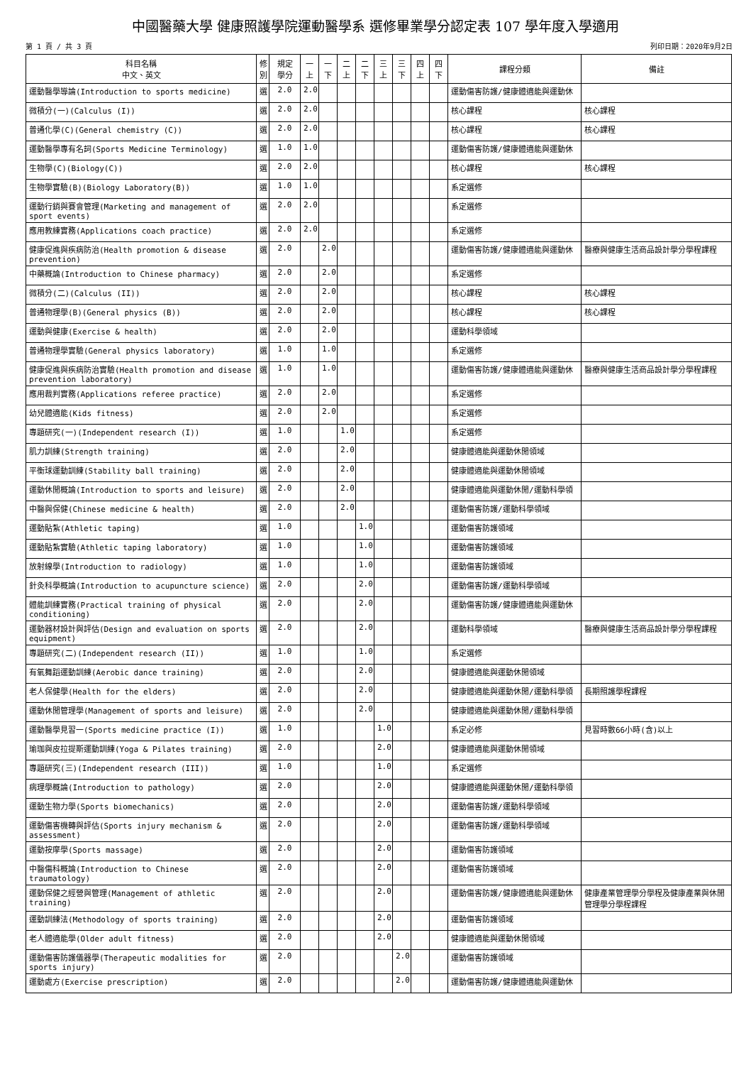中國醫藥大學 健康照護學院運動醫學系 選修畢業學分認定表 107 學年度入學適用
第 1 頁 / 共 3 頁 列印日期：2020年9月2日
| 科目名稱 中文、英文 | 修 別 | 規定 學分 | 一 上 | 一 下 | 二 上 | 二 下 | 三 上 | 三 下 | 四 上 | 四 下 | 課程分類 | 備註 |
| --- | --- | --- | --- | --- | --- | --- | --- | --- | --- | --- | --- | --- |
| 運動醫學導論(Introduction to sports medicine) | 選 | 2.0 | 2.0 | | | | | | | | 運動傷害防護/健康體適能與運動休 | |
| 微積分(一)(Calculus (I)) | 選 | 2.0 | 2.0 | | | | | | | | 核心課程 | 核心課程 |
| 普通化學(C)(General chemistry (C)) | 選 | 2.0 | 2.0 | | | | | | | | 核心課程 | 核心課程 |
| 運動醫學專有名詞(Sports Medicine Terminology) | 選 | 1.0 | 1.0 | | | | | | | | 運動傷害防護/健康體適能與運動休 | |
| 生物學(C)(Biology(C)) | 選 | 2.0 | 2.0 | | | | | | | | 核心課程 | 核心課程 |
| 生物學實驗(B)(Biology Laboratory(B)) | 選 | 1.0 | 1.0 | | | | | | | | 系定選修 | |
| 運動行銷與賽會管理(Marketing and management of sport events) | 選 | 2.0 | 2.0 | | | | | | | | 系定選修 | |
| 應用教練實務(Applications coach practice) | 選 | 2.0 | 2.0 | | | | | | | | 系定選修 | |
| 健康促進與疾病防治(Health promotion & disease prevention) | 選 | 2.0 | | 2.0 | | | | | | | 運動傷害防護/健康體適能與運動休 | 醫療與健康生活商品設計學分學程課程 |
| 中藥概論(Introduction to Chinese pharmacy) | 選 | 2.0 | | 2.0 | | | | | | | 系定選修 | |
| 微積分(二)(Calculus (II)) | 選 | 2.0 | | 2.0 | | | | | | | 核心課程 | 核心課程 |
| 普通物理學(B)(General physics (B)) | 選 | 2.0 | | 2.0 | | | | | | | 核心課程 | 核心課程 |
| 運動與健康(Exercise & health) | 選 | 2.0 | | 2.0 | | | | | | | 運動科學領域 | |
| 普通物理學實驗(General physics laboratory) | 選 | 1.0 | | 1.0 | | | | | | | 系定選修 | |
| 健康促進與疾病防治實驗(Health promotion and disease prevention laboratory) | 選 | 1.0 | | 1.0 | | | | | | | 運動傷害防護/健康體適能與運動休 | 醫療與健康生活商品設計學分學程課程 |
| 應用裁判實務(Applications referee practice) | 選 | 2.0 | | 2.0 | | | | | | | 系定選修 | |
| 幼兒體適能(Kids fitness) | 選 | 2.0 | | 2.0 | | | | | | | 系定選修 | |
| 專題研究(一)(Independent research (I)) | 選 | 1.0 | | | 1.0 | | | | | | 系定選修 | |
| 肌力訓練(Strength training) | 選 | 2.0 | | | 2.0 | | | | | | 健康體適能與運動休閒領域 | |
| 平衡球運動訓練(Stability ball training) | 選 | 2.0 | | | 2.0 | | | | | | 健康體適能與運動休閒領域 | |
| 運動休閒概論(Introduction to sports and leisure) | 選 | 2.0 | | | 2.0 | | | | | | 健康體適能與運動休閒/運動科學領 | |
| 中醫與保健(Chinese medicine & health) | 選 | 2.0 | | | 2.0 | | | | | | 運動傷害防護/運動科學領域 | |
| 運動貼紮(Athletic taping) | 選 | 1.0 | | | | 1.0 | | | | | 運動傷害防護領域 | |
| 運動貼紮實驗(Athletic taping laboratory) | 選 | 1.0 | | | | 1.0 | | | | | 運動傷害防護領域 | |
| 放射線學(Introduction to radiology) | 選 | 1.0 | | | | 1.0 | | | | | 運動傷害防護領域 | |
| 針灸科學概論(Introduction to acupuncture science) | 選 | 2.0 | | | | 2.0 | | | | | 運動傷害防護/運動科學領域 | |
| 體能訓練實務(Practical training of physical conditioning) | 選 | 2.0 | | | | 2.0 | | | | | 運動傷害防護/健康體適能與運動休 | |
| 運動器材設計與評估(Design and evaluation on sports equipment) | 選 | 2.0 | | | | 2.0 | | | | | 運動科學領域 | 醫療與健康生活商品設計學分學程課程 |
| 專題研究(二)(Independent research (II)) | 選 | 1.0 | | | | 1.0 | | | | | 系定選修 | |
| 有氧舞蹈運動訓練(Aerobic dance training) | 選 | 2.0 | | | | 2.0 | | | | | 健康體適能與運動休閒領域 | |
| 老人保健學(Health for the elders) | 選 | 2.0 | | | | 2.0 | | | | | 健康體適能與運動休閒/運動科學領 | 長期照護學程課程 |
| 運動休閒管理學(Management of sports and leisure) | 選 | 2.0 | | | | 2.0 | | | | | 健康體適能與運動休閒/運動科學領 | |
| 運動醫學見習一(Sports medicine practice (I)) | 選 | 1.0 | | | | | 1.0 | | | | 系定必修 | 見習時數66小時(含)以上 |
| 瑜珈與皮拉提斯運動訓練(Yoga & Pilates training) | 選 | 2.0 | | | | | 2.0 | | | | 健康體適能與運動休閒領域 | |
| 專題研究(三)(Independent research (III)) | 選 | 1.0 | | | | | 1.0 | | | | 系定選修 | |
| 病理學概論(Introduction to pathology) | 選 | 2.0 | | | | | 2.0 | | | | 健康體適能與運動休閒/運動科學領 | |
| 運動生物力學(Sports biomechanics) | 選 | 2.0 | | | | | 2.0 | | | | 運動傷害防護/運動科學領域 | |
| 運動傷害機轉與評估(Sports injury mechanism & assessment) | 選 | 2.0 | | | | | 2.0 | | | | 運動傷害防護/運動科學領域 | |
| 運動按摩學(Sports massage) | 選 | 2.0 | | | | | 2.0 | | | | 運動傷害防護領域 | |
| 中醫傷科概論(Introduction to Chinese traumatology) | 選 | 2.0 | | | | | 2.0 | | | | 運動傷害防護領域 | |
| 運動保健之經營與管理(Management of athletic training) | 選 | 2.0 | | | | | 2.0 | | | | 運動傷害防護/健康體適能與運動休 | 健康產業管理學分學程及健康產業與休閒管理學分學程課程 |
| 運動訓練法(Methodology of sports training) | 選 | 2.0 | | | | | 2.0 | | | | 運動傷害防護領域 | |
| 老人體適能學(Older adult fitness) | 選 | 2.0 | | | | | 2.0 | | | | 健康體適能與運動休閒領域 | |
| 運動傷害防護儀器學(Therapeutic modalities for sports injury) | 選 | 2.0 | | | | | | 2.0 | | | 運動傷害防護領域 | |
| 運動處方(Exercise prescription) | 選 | 2.0 | | | | | | 2.0 | | | 運動傷害防護/健康體適能與運動休 | |